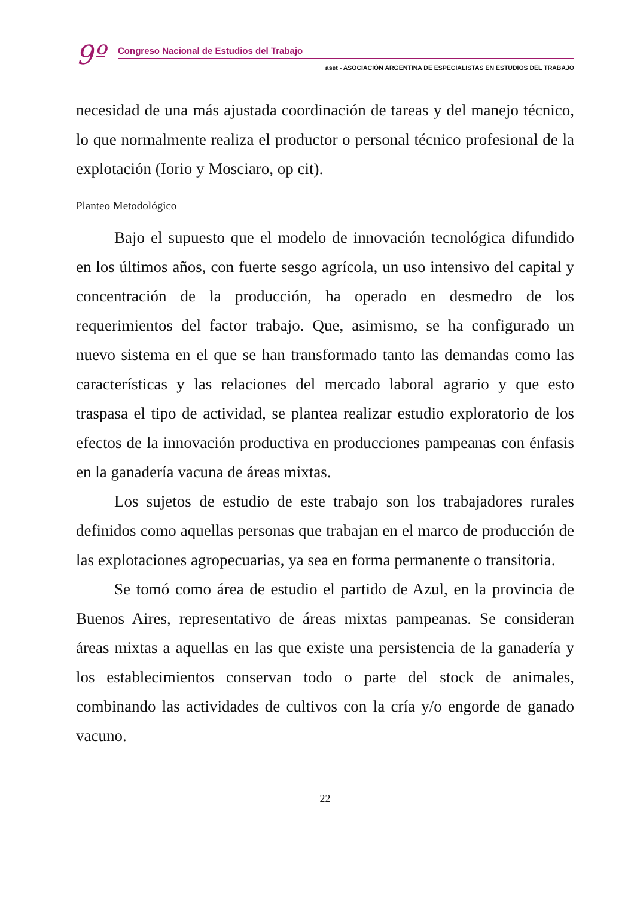9º
Congreso Nacional de Estudios del Trabajo
aset - ASOCIACIÓN ARGENTINA DE ESPECIALISTAS EN ESTUDIOS DEL TRABAJO
necesidad de una más ajustada coordinación de tareas y del manejo técnico, lo que normalmente realiza el productor o personal técnico profesional de la explotación (Iorio y Mosciaro, op cit).
Planteo Metodológico
Bajo el supuesto que el modelo de innovación tecnológica difundido en los últimos años, con fuerte sesgo agrícola, un uso intensivo del capital y concentración de la producción, ha operado en desmedro de los requerimientos del factor trabajo. Que, asimismo, se ha configurado un nuevo sistema en el que se han transformado tanto las demandas como las características y las relaciones del mercado laboral agrario y que esto traspasa el tipo de actividad, se plantea realizar estudio exploratorio de los efectos de la innovación productiva en producciones pampeanas con énfasis en la ganadería vacuna de áreas mixtas.
Los sujetos de estudio de este trabajo son los trabajadores rurales definidos como aquellas personas que trabajan en el marco de producción de las explotaciones agropecuarias, ya sea en forma permanente o transitoria.
Se tomó como área de estudio el partido de Azul, en la provincia de Buenos Aires, representativo de áreas mixtas pampeanas. Se consideran áreas mixtas a aquellas en las que existe una persistencia de la ganadería y los establecimientos conservan todo o parte del stock de animales, combinando las actividades de cultivos con la cría y/o engorde de ganado vacuno.
22